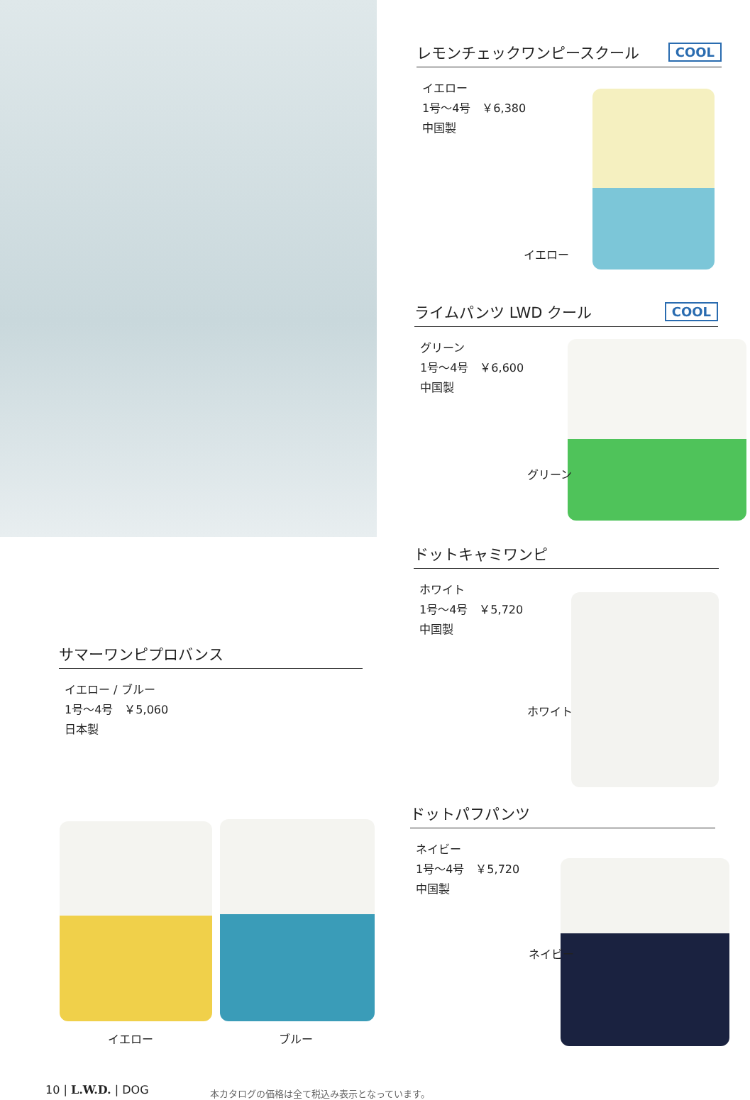レモンチェックワンピースクール COOL
イエロー
1号～4号　￥6,380
中国製
イエロー
ライムパンツ LWD クール COOL
グリーン
1号～4号　￥6,600
中国製
グリーン
ドットキャミワンピ
ホワイト
1号～4号　￥5,720
中国製
ホワイト
ドットパフパンツ
ネイビー
1号～4号　￥5,720
中国製
ネイビー
サマーワンピプロバンス
イエロー / ブルー
1号～4号　￥5,060
日本製
イエロー ブルー
10 | L.W.D. | DOG
本カタログの価格は全て税込み表示となっています。